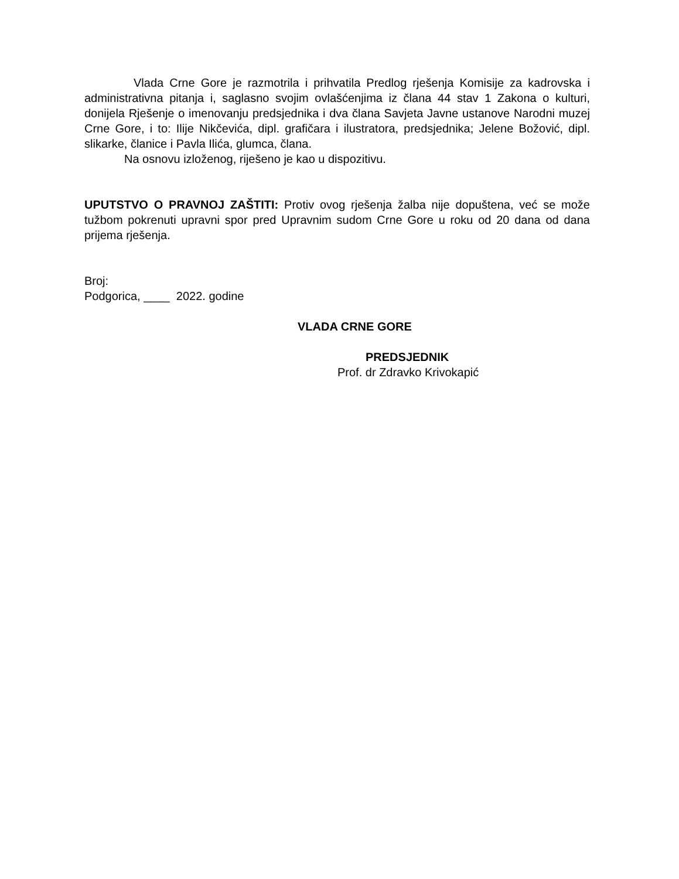Vlada Crne Gore je razmotrila i prihvatila Predlog rješenja Komisije za kadrovska i administrativna pitanja i, saglasno svojim ovlašćenjima iz člana 44 stav 1 Zakona o kulturi, donijela Rješenje o imenovanju predsjednika i dva člana Savjeta Javne ustanove Narodni muzej Crne Gore, i to: Ilije Nikčevića, dipl. grafičara i ilustratora, predsjednika; Jelene Božović, dipl. slikarke, članice i Pavla Ilića, glumca, člana.
Na osnovu izloženog, riješeno je kao u dispozitivu.
UPUTSTVO O PRAVNOJ ZAŠTITI: Protiv ovog rješenja žalba nije dopuštena, već se može tužbom pokrenuti upravni spor pred Upravnim sudom Crne Gore u roku od 20 dana od dana prijema rješenja.
Broj:
Podgorica, ____ 2022. godine
VLADA CRNE GORE
PREDSJEDNIK
Prof. dr Zdravko Krivokapić